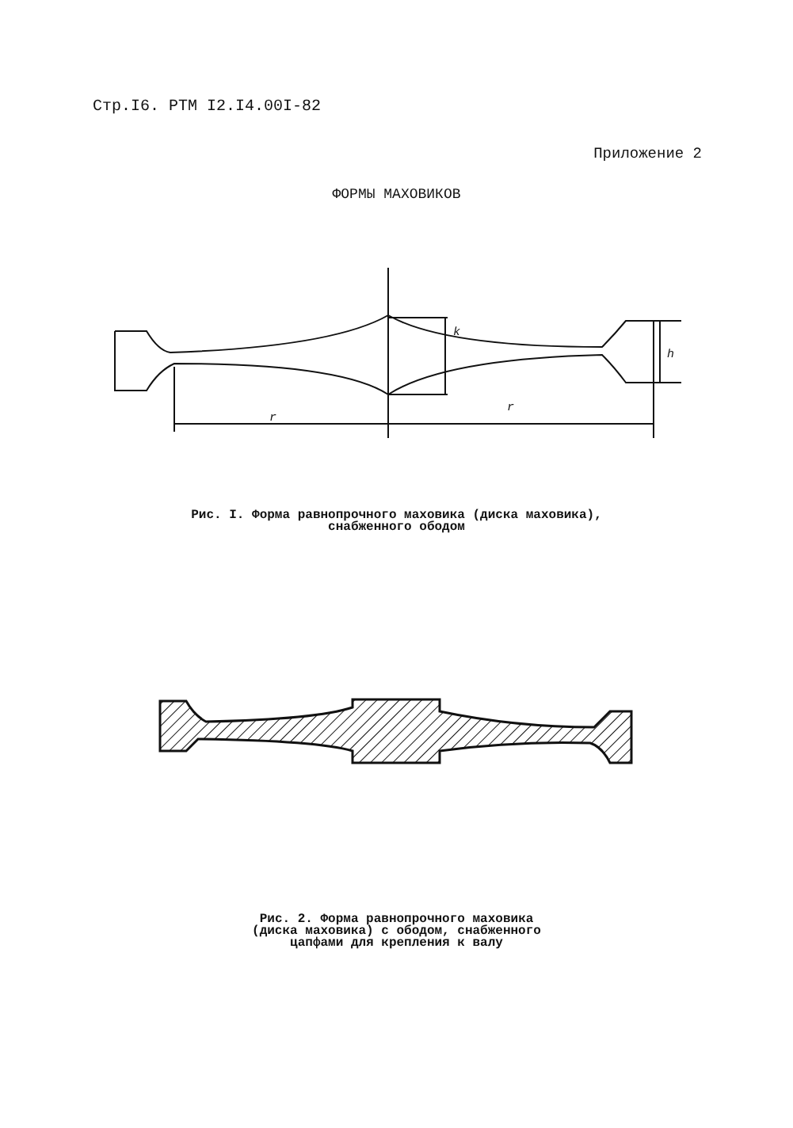Стр.I6. РТМ I2.I4.00I-82
Приложение 2
ФОРМЫ МАХОВИКОВ
k
h
r
r
Рис. I. Форма равнопрочного маховика (диска маховика),
снабженного ободом
Рис. 2. Форма равнопрочного маховика
(диска маховика) с ободом, снабженного
цапфами для крепления к валу